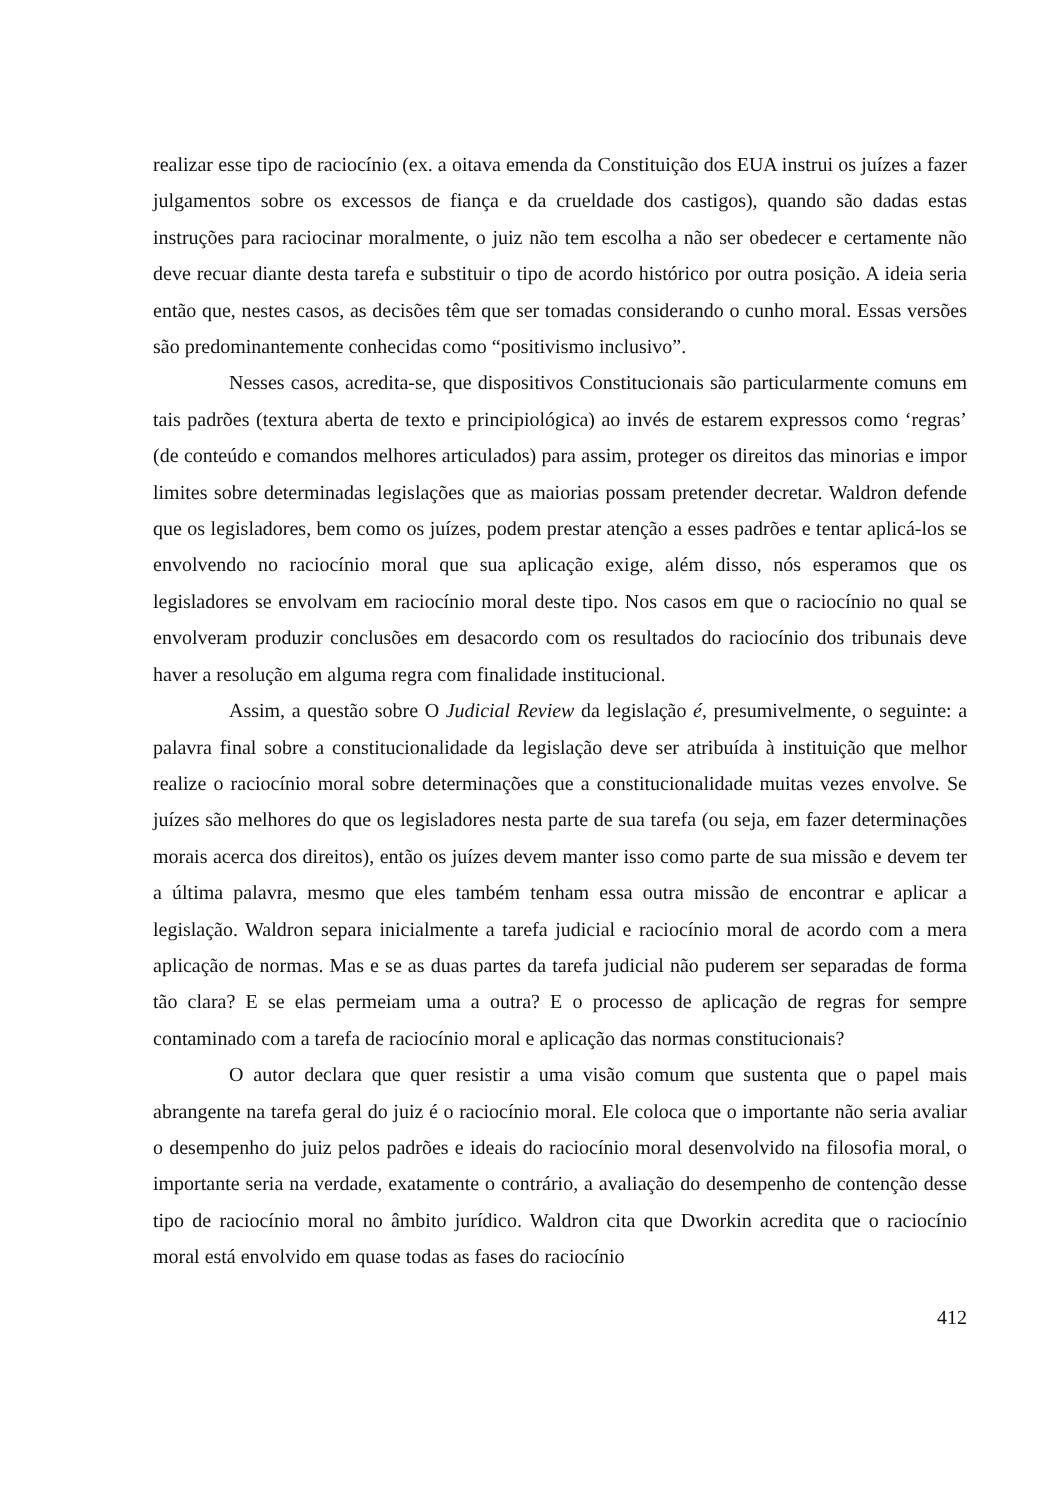realizar esse tipo de raciocínio (ex. a oitava emenda da Constituição dos EUA instrui os juízes a fazer julgamentos sobre os excessos de fiança e da crueldade dos castigos), quando são dadas estas instruções para raciocinar moralmente, o juiz não tem escolha a não ser obedecer e certamente não deve recuar diante desta tarefa e substituir o tipo de acordo histórico por outra posição. A ideia seria então que, nestes casos, as decisões têm que ser tomadas considerando o cunho moral. Essas versões são predominantemente conhecidas como “positivismo inclusivo”.
Nesses casos, acredita-se, que dispositivos Constitucionais são particularmente comuns em tais padrões (textura aberta de texto e principiológica) ao invés de estarem expressos como ‘regras’ (de conteúdo e comandos melhores articulados) para assim, proteger os direitos das minorias e impor limites sobre determinadas legislações que as maiorias possam pretender decretar. Waldron defende que os legisladores, bem como os juízes, podem prestar atenção a esses padrões e tentar aplicá-los se envolvendo no raciocínio moral que sua aplicação exige, além disso, nós esperamos que os legisladores se envolvam em raciocínio moral deste tipo. Nos casos em que o raciocínio no qual se envolveram produzir conclusões em desacordo com os resultados do raciocínio dos tribunais deve haver a resolução em alguma regra com finalidade institucional.
Assim, a questão sobre O Judicial Review da legislação é, presumivelmente, o seguinte: a palavra final sobre a constitucionalidade da legislação deve ser atribuída à instituição que melhor realize o raciocínio moral sobre determinações que a constitucionalidade muitas vezes envolve. Se juízes são melhores do que os legisladores nesta parte de sua tarefa (ou seja, em fazer determinações morais acerca dos direitos), então os juízes devem manter isso como parte de sua missão e devem ter a última palavra, mesmo que eles também tenham essa outra missão de encontrar e aplicar a legislação. Waldron separa inicialmente a tarefa judicial e raciocínio moral de acordo com a mera aplicação de normas. Mas e se as duas partes da tarefa judicial não puderem ser separadas de forma tão clara? E se elas permeiam uma a outra? E o processo de aplicação de regras for sempre contaminado com a tarefa de raciocínio moral e aplicação das normas constitucionais?
O autor declara que quer resistir a uma visão comum que sustenta que o papel mais abrangente na tarefa geral do juiz é o raciocínio moral. Ele coloca que o importante não seria avaliar o desempenho do juiz pelos padrões e ideais do raciocínio moral desenvolvido na filosofia moral, o importante seria na verdade, exatamente o contrário, a avaliação do desempenho de contenção desse tipo de raciocínio moral no âmbito jurídico. Waldron cita que Dworkin acredita que o raciocínio moral está envolvido em quase todas as fases do raciocínio
412